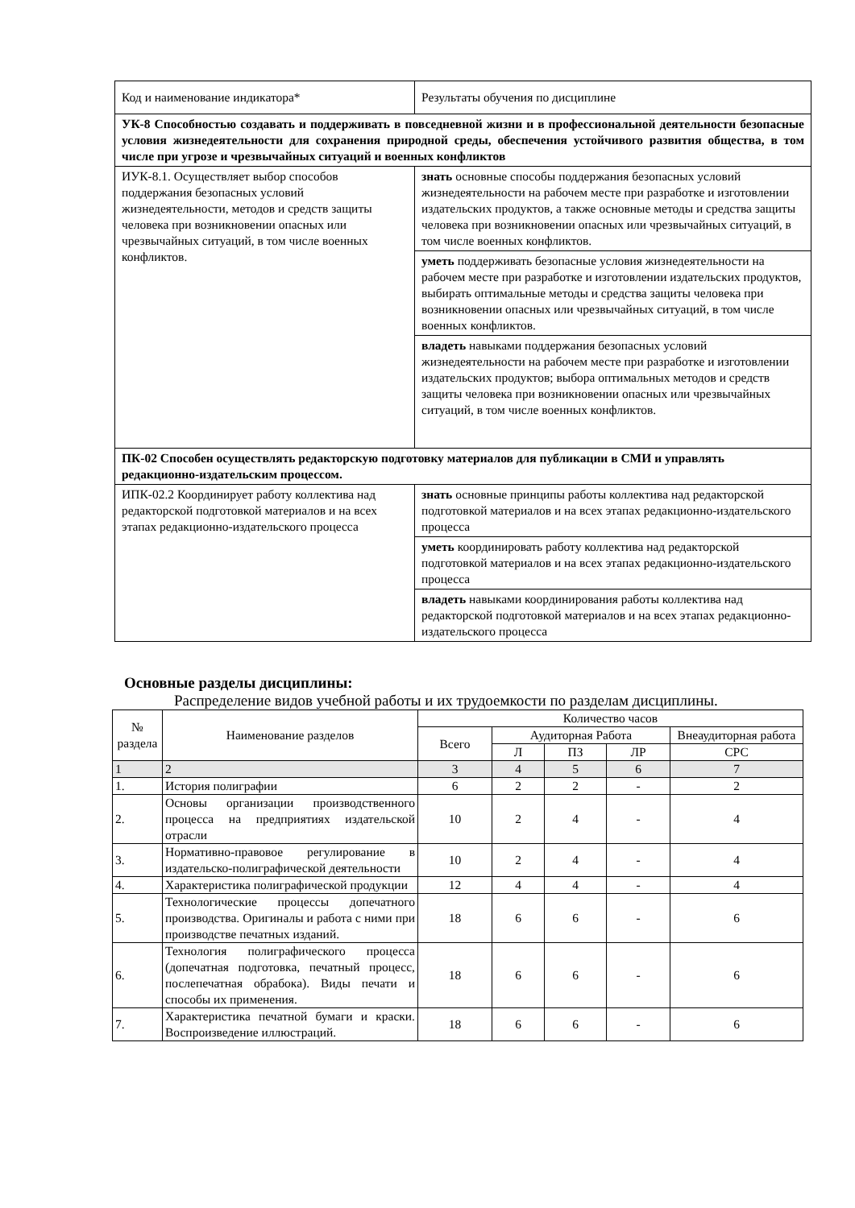| Код и наименование индикатора* | Результаты обучения по дисциплине |
| УК-8 Способностью создавать и поддерживать в повседневной жизни и в профессиональной деятельности безопасные условия жизнедеятельности для сохранения природной среды, обеспечения устойчивого развития общества, в том числе при угрозе и чрезвычайных ситуаций и военных конфликтов | |
| ИУК-8.1. Осуществляет выбор способов поддержания безопасных условий жизнедеятельности, методов и средств защиты человека при возникновении опасных или чрезвычайных ситуаций, в том числе военных конфликтов. | знать основные способы поддержания безопасных условий жизнедеятельности на рабочем месте при разработке и изготовлении издательских продуктов, а также основные методы и средства защиты человека при возникновении опасных или чрезвычайных ситуаций, в том числе военных конфликтов. |
| | уметь поддерживать безопасные условия жизнедеятельности на рабочем месте при разработке и изготовлении издательских продуктов, выбирать оптимальные методы и средства защиты человека при возникновении опасных или чрезвычайных ситуаций, в том числе военных конфликтов. |
| | владеть навыками поддержания безопасных условий жизнедеятельности на рабочем месте при разработке и изготовлении издательских продуктов; выбора оптимальных методов и средств защиты человека при возникновении опасных или чрезвычайных ситуаций, в том числе военных конфликтов. |
| ПК-02 Способен осуществлять редакторскую подготовку материалов для публикации в СМИ и управлять редакционно-издательским процессом. | |
| ИПК-02.2 Координирует работу коллектива над редакторской подготовкой материалов и на всех этапах редакционно-издательского процесса | знать основные принципы работы коллектива над редакторской подготовкой материалов и на всех этапах редакционно-издательского процесса |
| | уметь координировать работу коллектива над редакторской подготовкой материалов и на всех этапах редакционно-издательского процесса |
| | владеть навыками координирования работы коллектива над редакторской подготовкой материалов и на всех этапах редакционно-издательского процесса |
Основные разделы дисциплины:
Распределение видов учебной работы и их трудоемкости по разделам дисциплины.
| № раздела | Наименование разделов | Количество часов | | | | |
| --- | --- | --- | --- | --- | --- | --- |
| | | Всего | Аудиторная Работа | | | Внеаудиторная работа |
| | | | Л | ПЗ | ЛР | СРС |
| 1 | 2 | 3 | 4 | 5 | 6 | 7 |
| 1. | История полиграфии | 6 | 2 | 2 | - | 2 |
| 2. | Основы организации производственного процесса на предприятиях издательской отрасли | 10 | 2 | 4 | - | 4 |
| 3. | Нормативно-правовое регулирование в издательско-полиграфической деятельности | 10 | 2 | 4 | - | 4 |
| 4. | Характеристика полиграфической продукции | 12 | 4 | 4 | - | 4 |
| 5. | Технологические процессы допечатного производства. Оригиналы и работа с ними при производстве печатных изданий. | 18 | 6 | 6 | - | 6 |
| 6. | Технология полиграфического процесса (допечатная подготовка, печатный процесс, послепечатная обрабока). Виды печати и способы их применения. | 18 | 6 | 6 | - | 6 |
| 7. | Характеристика печатной бумаги и краски. Воспроизведение иллюстраций. | 18 | 6 | 6 | - | 6 |